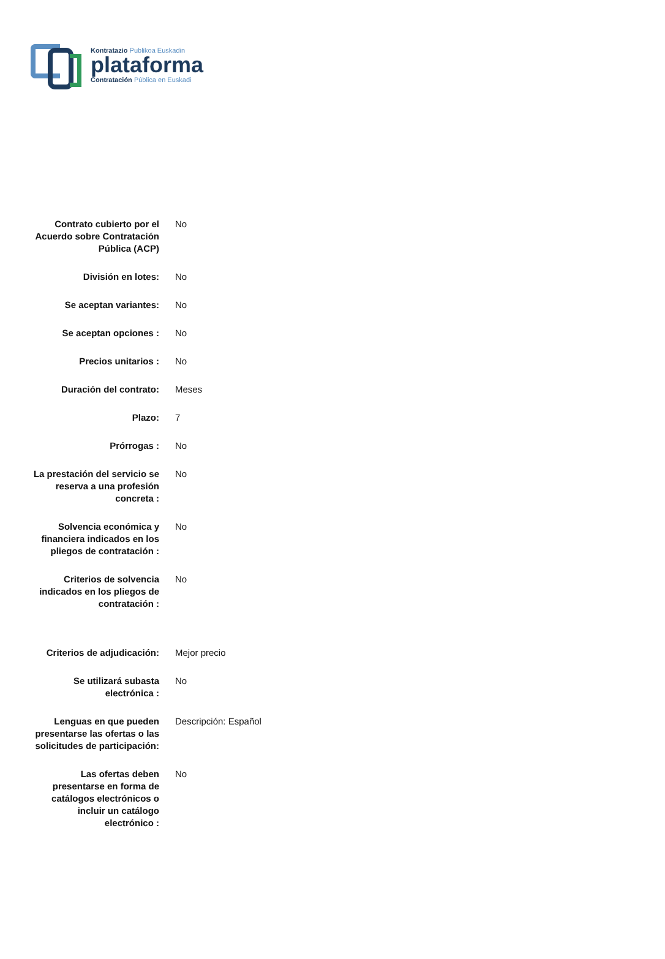Kontratazio Publikoa Euskadin
plataforma
Contratación Pública en Euskadi
| Contrato cubierto por el Acuerdo sobre Contratación Pública (ACP) | No |
| División en lotes: | No |
| Se aceptan variantes: | No |
| Se aceptan opciones : | No |
| Precios unitarios : | No |
| Duración del contrato: | Meses |
| Plazo: | 7 |
| Prórrogas : | No |
| La prestación del servicio se reserva a una profesión concreta : | No |
| Solvencia económica y financiera indicados en los pliegos de contratación : | No |
| Criterios de solvencia indicados en los pliegos de contratación : | No |
| Criterios de adjudicación: | Mejor precio |
| Se utilizará subasta electrónica : | No |
| Lenguas en que pueden presentarse las ofertas o las solicitudes de participación: | Descripción: Español |
| Las ofertas deben presentarse en forma de catálogos electrónicos o incluir un catálogo electrónico : | No |